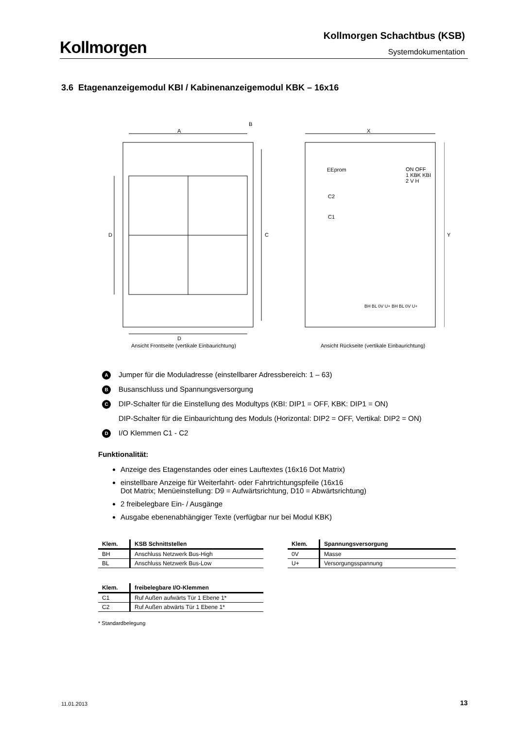Kollmorgen
Kollmorgen Schachtbus (KSB)
Systemdokumentation
3.6 Etagenanzeigemodul KBI / Kabinenanzeigemodul KBK – 16x16
A
B
X
D C Y
EEprom
ON OFF
1 KBK KBI
2 V H
C2
C1
BH BL 0V U+ BH BL 0V U+
D
Ansicht Frontseite (vertikale Einbaurichtung)
Ansicht Rückseite (vertikale Einbaurichtung)
A Jumper für die Moduladresse (einstellbarer Adressbereich: 1 – 63)
B Busanschluss und Spannungsversorgung
C DIP-Schalter für die Einstellung des Modultyps (KBI: DIP1 = OFF, KBK: DIP1 = ON)
DIP-Schalter für die Einbaurichtung des Moduls (Horizontal: DIP2 = OFF, Vertikal: DIP2 = ON)
D I/O Klemmen C1 - C2
Funktionalität:
Anzeige des Etagenstandes oder eines Lauftextes (16x16 Dot Matrix)
einstellbare Anzeige für Weiterfahrt- oder Fahrtrichtungspfeile (16x16
Dot Matrix; Menüeinstellung: D9 = Aufwärtsrichtung, D10 = Abwärtsrichtung)
2 freibelegbare Ein- / Ausgänge
Ausgabe ebenenabhängiger Texte (verfügbar nur bei Modul KBK)
| Klem. | KSB Schnittstellen |
| --- | --- |
| BH | Anschluss Netzwerk Bus-High |
| BL | Anschluss Netzwerk Bus-Low |
| Klem. | Spannungsversorgung |
| --- | --- |
| 0V | Masse |
| U+ | Versorgungsspannung |
| Klem. | freibelegbare I/O-Klemmen |
| --- | --- |
| C1 | Ruf Außen aufwärts Tür 1 Ebene 1* |
| C2 | Ruf Außen abwärts Tür 1 Ebene 1* |
* Standardbelegung
11.01.2013 13